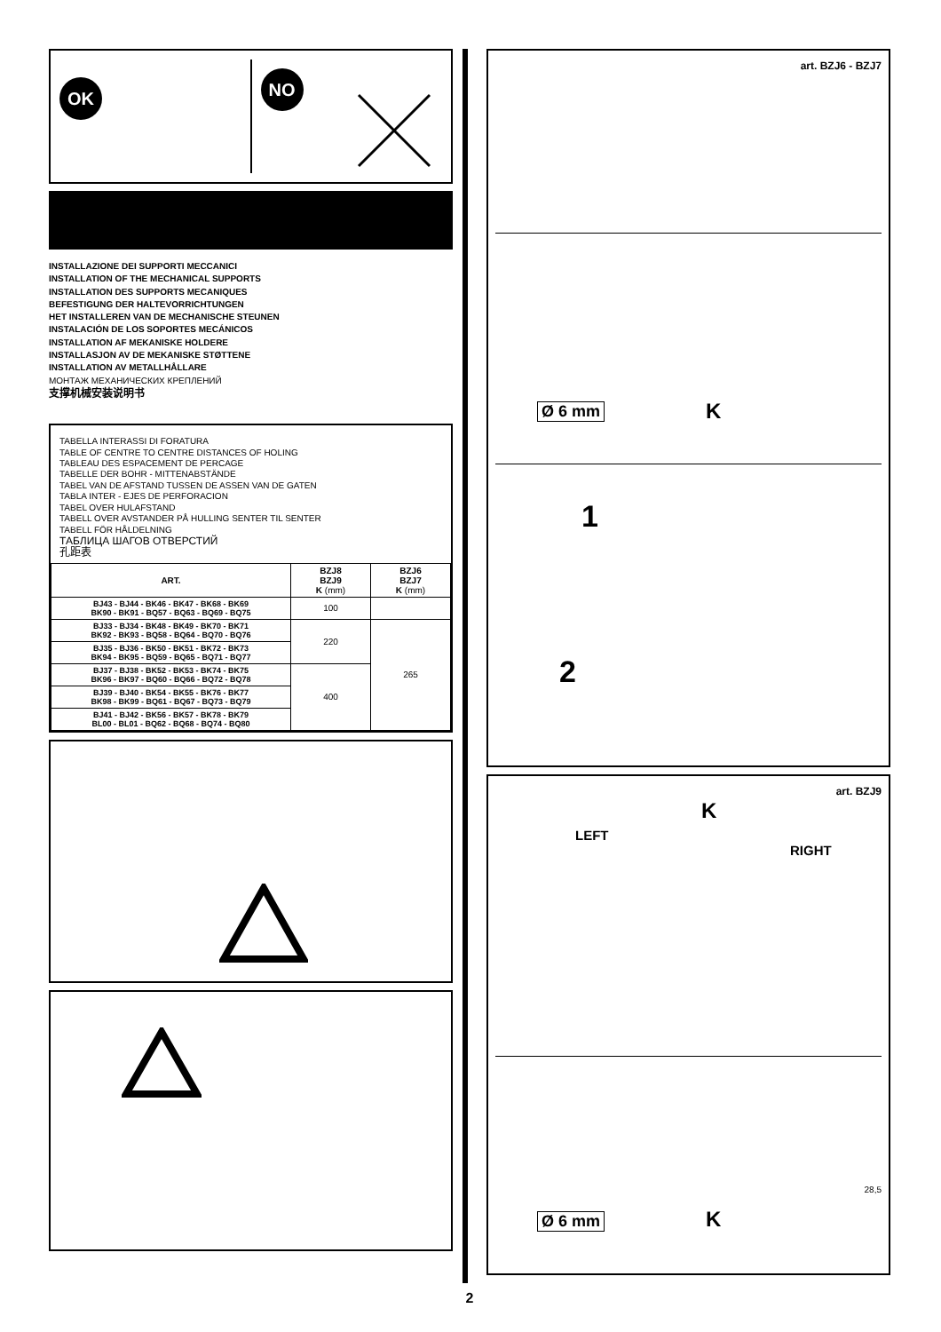OK
NO
INSTALLAZIONE DEI SUPPORTI MECCANICI
INSTALLATION OF THE MECHANICAL SUPPORTS
INSTALLATION DES SUPPORTS MECANIQUES
BEFESTIGUNG DER HALTEVORRICHTUNGEN
HET INSTALLEREN VAN DE MECHANISCHE STEUNEN
INSTALACIÓN DE LOS SOPORTES MECÁNICOS
INSTALLATION AF MEKANISKE HOLDERE
INSTALLASJON AV DE MEKANISKE STØTTENE
INSTALLATION AV METALLHÅLLARE
МОНТАЖ МЕХАНИЧЕСКИХ КРЕПЛЕНИЙ
支撑机械安装说明书
TABELLA INTERASSI DI FORATURA
TABLE OF CENTRE TO CENTRE DISTANCES OF HOLING
TABLEAU DES ESPACEMENT DE PERCAGE
TABELLE DER BOHR - MITTENABSTÄNDE
TABEL VAN DE AFSTAND TUSSEN DE ASSEN VAN DE GATEN
TABLA INTER - EJES DE PERFORACION
TABEL OVER HULAFSTAND
TABELL OVER AVSTANDER PÅ HULLING SENTER TIL SENTER
TABELL FÖR HÅLDELNING
ТАБЛИЦА ШАГОВ ОТВЕРСТИЙ
孔距表
| ART. | BZJ8 BZJ9 K (mm) | BZJ6 BZJ7 K (mm) |
| --- | --- | --- |
| BJ43 - BJ44 - BK46 - BK47 - BK68 - BK69 BK90 - BK91 - BQ57 - BQ63 - BQ69 - BQ75 | 100 | |
| BJ33 - BJ34 - BK48 - BK49 - BK70 - BK71 BK92 - BK93 - BQ58 - BQ64 - BQ70 - BQ76 | 220 | 265 |
| BJ35 - BJ36 - BK50 - BK51 - BK72 - BK73 BK94 - BK95 - BQ59 - BQ65 - BQ71 - BQ77 | | |
| BJ37 - BJ38 - BK52 - BK53 - BK74 - BK75 BK96 - BK97 - BQ60 - BQ66 - BQ72 - BQ78 | 400 | |
| BJ39 - BJ40 - BK54 - BK55 - BK76 - BK77 BK98 - BK99 - BQ61 - BQ67 - BQ73 - BQ79 | | |
| BJ41 - BJ42 - BK56 - BK57 - BK78 - BK79 BL00 - BL01 - BQ62 - BQ68 - BQ74 - BQ80 | | |
2
art. BZJ6 - BZJ7
Ø 6 mm K
1
2
art. BZJ9
K
LEFT
RIGHT
28,5
Ø 6 mm K